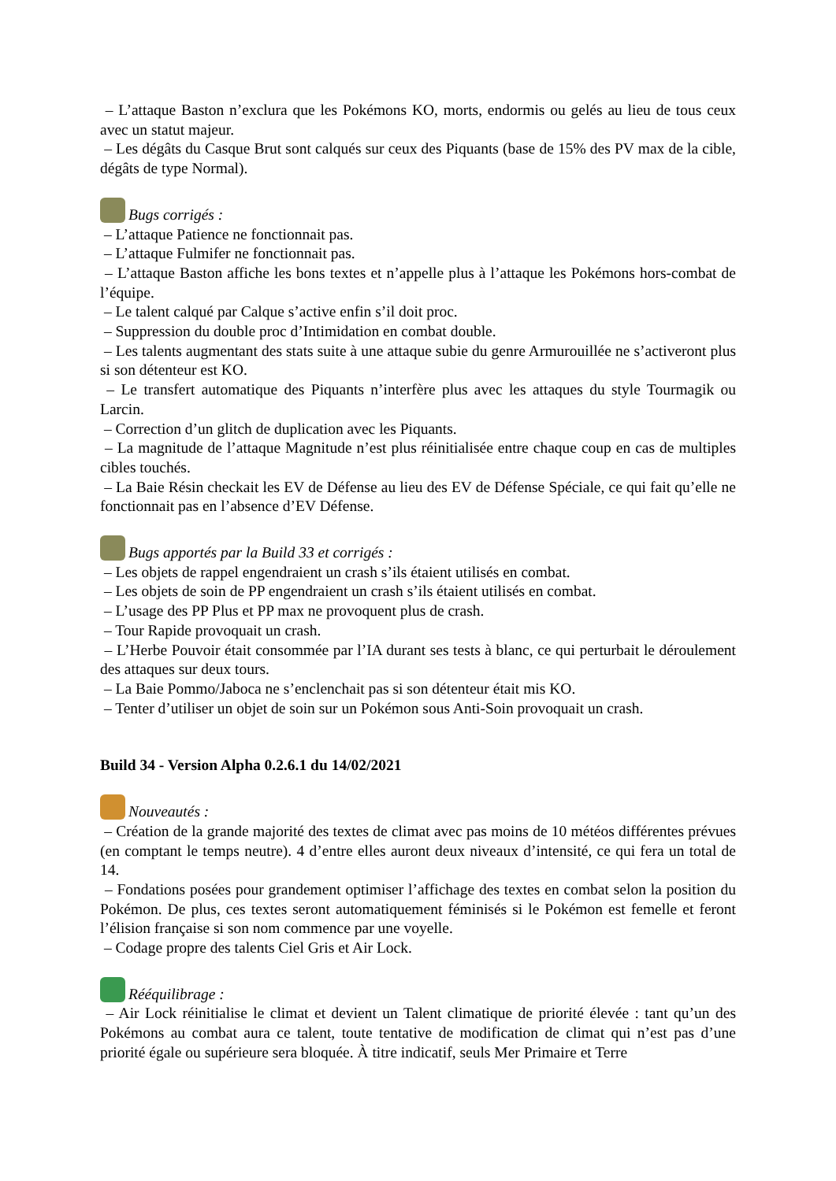– L’attaque Baston n’exclura que les Pokémons KO, morts, endormis ou gelés au lieu de tous ceux avec un statut majeur.
– Les dégâts du Casque Brut sont calqués sur ceux des Piquants (base de 15% des PV max de la cible, dégâts de type Normal).
Bugs corrigés :
– L’attaque Patience ne fonctionnait pas.
– L’attaque Fulmifer ne fonctionnait pas.
– L’attaque Baston affiche les bons textes et n’appelle plus à l’attaque les Pokémons hors-combat de l’équipe.
– Le talent calqué par Calque s’active enfin s’il doit proc.
– Suppression du double proc d’Intimidation en combat double.
– Les talents augmentant des stats suite à une attaque subie du genre Armurouillée ne s’activeront plus si son détenteur est KO.
– Le transfert automatique des Piquants n’interfère plus avec les attaques du style Tourmagik ou Larcin.
– Correction d’un glitch de duplication avec les Piquants.
– La magnitude de l’attaque Magnitude n’est plus réinitialisée entre chaque coup en cas de multiples cibles touchés.
– La Baie Résin checkait les EV de Défense au lieu des EV de Défense Spéciale, ce qui fait qu’elle ne fonctionnait pas en l’absence d’EV Défense.
Bugs apportés par la Build 33 et corrigés :
– Les objets de rappel engendraient un crash s’ils étaient utilisés en combat.
– Les objets de soin de PP engendraient un crash s’ils étaient utilisés en combat.
– L’usage des PP Plus et PP max ne provoquent plus de crash.
– Tour Rapide provoquait un crash.
– L’Herbe Pouvoir était consommée par l’IA durant ses tests à blanc, ce qui perturbait le déroulement des attaques sur deux tours.
– La Baie Pommo/Jaboca ne s’enclenchait pas si son détenteur était mis KO.
– Tenter d’utiliser un objet de soin sur un Pokémon sous Anti-Soin provoquait un crash.
Build 34 - Version Alpha 0.2.6.1 du 14/02/2021
Nouveautés :
– Création de la grande majorité des textes de climat avec pas moins de 10 météos différentes prévues (en comptant le temps neutre). 4 d’entre elles auront deux niveaux d’intensité, ce qui fera un total de 14.
– Fondations posées pour grandement optimiser l’affichage des textes en combat selon la position du Pokémon. De plus, ces textes seront automatiquement féminisés si le Pokémon est femelle et feront l’élision française si son nom commence par une voyelle.
– Codage propre des talents Ciel Gris et Air Lock.
Rééquilibrage :
– Air Lock réinitialise le climat et devient un Talent climatique de priorité élevée : tant qu’un des Pokémons au combat aura ce talent, toute tentative de modification de climat qui n’est pas d’une priorité égale ou supérieure sera bloquée. À titre indicatif, seuls Mer Primaire et Terre